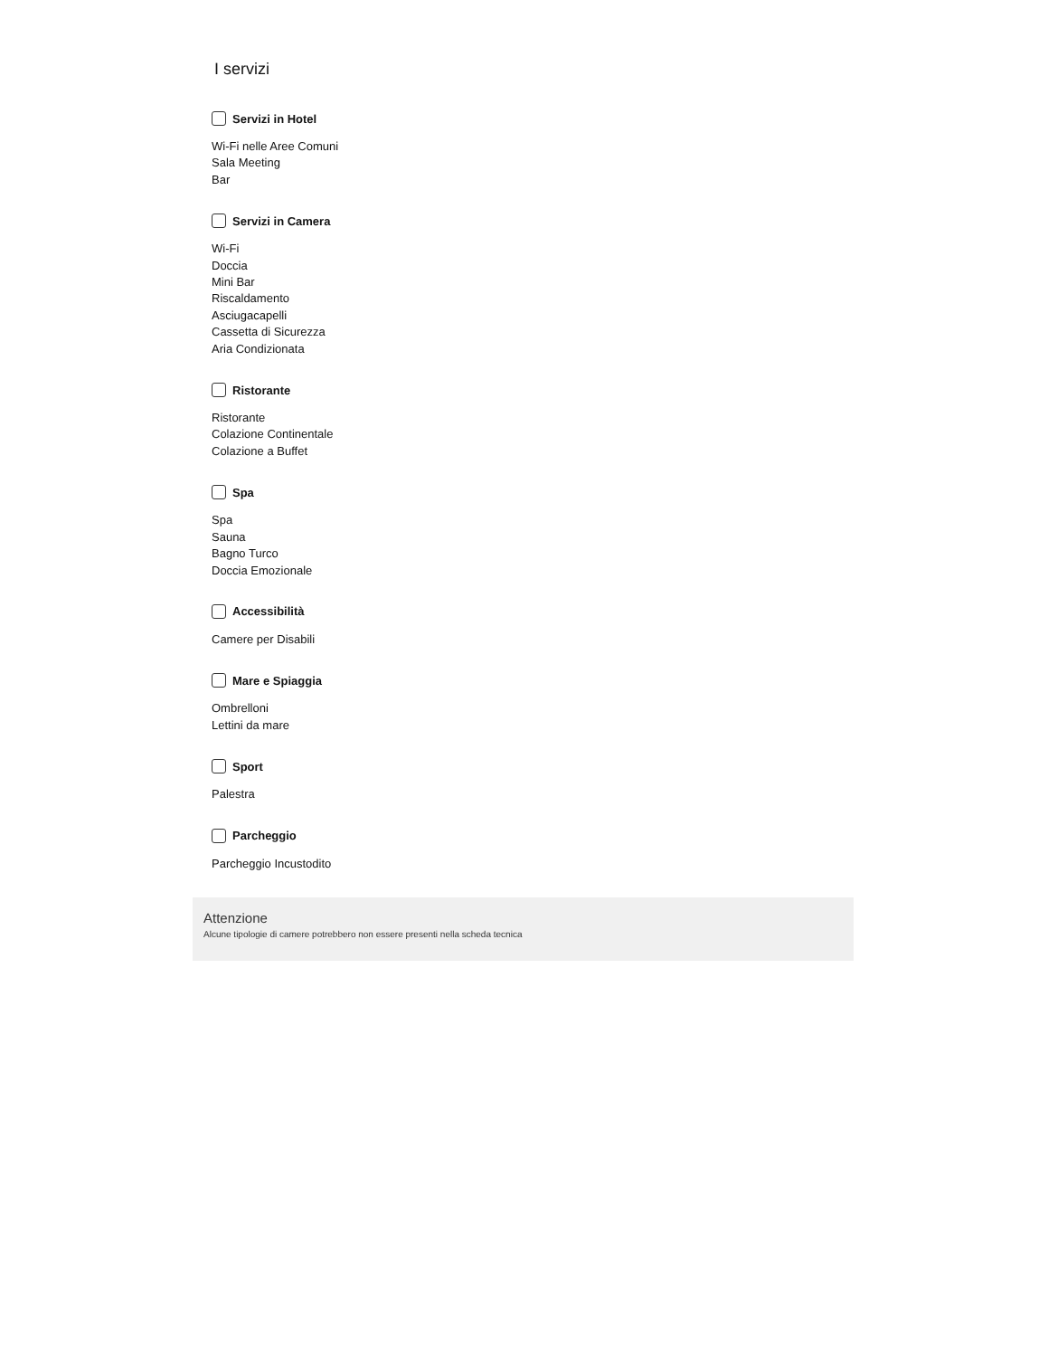I servizi
Servizi in Hotel
Wi-Fi nelle Aree Comuni
Sala Meeting
Bar
Servizi in Camera
Wi-Fi
Doccia
Mini Bar
Riscaldamento
Asciugacapelli
Cassetta di Sicurezza
Aria Condizionata
Ristorante
Ristorante
Colazione Continentale
Colazione a Buffet
Spa
Spa
Sauna
Bagno Turco
Doccia Emozionale
Accessibilità
Camere per Disabili
Mare e Spiaggia
Ombrelloni
Lettini da mare
Sport
Palestra
Parcheggio
Parcheggio Incustodito
Attenzione
Alcune tipologie di camere potrebbero non essere presenti nella scheda tecnica